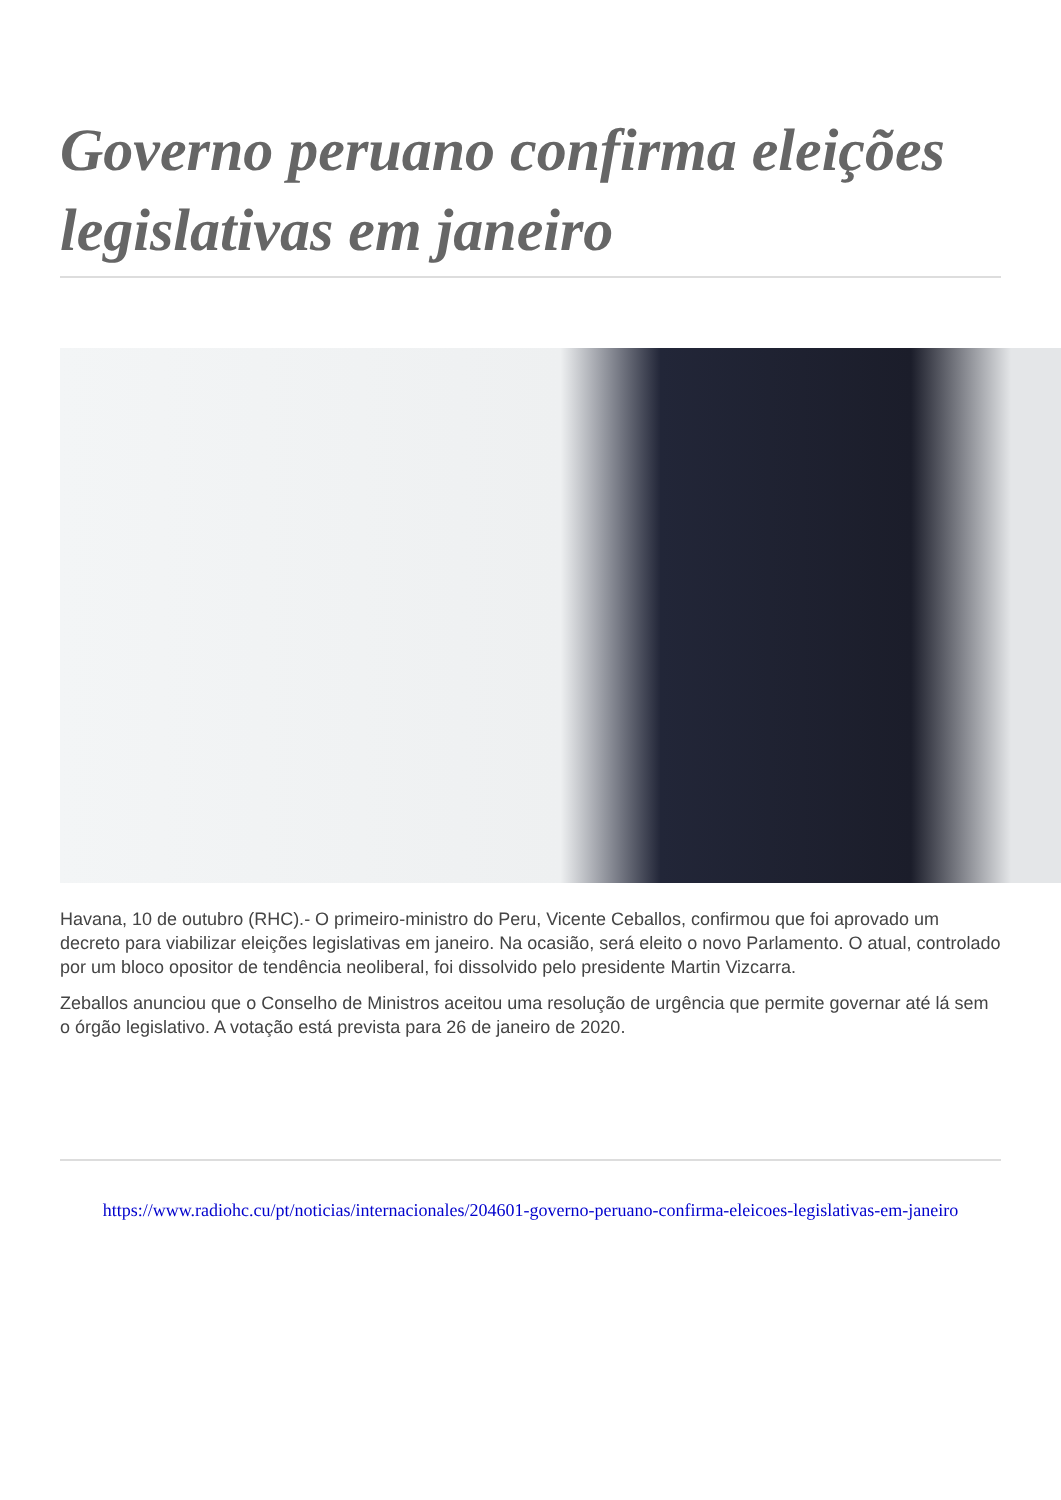Governo peruano confirma eleições legislativas em janeiro
Havana, 10 de outubro (RHC).- O primeiro-ministro do Peru, Vicente Ceballos, confirmou que foi aprovado um decreto para viabilizar eleições legislativas em janeiro. Na ocasião, será eleito o novo Parlamento. O atual, controlado por um bloco opositor de tendência neoliberal, foi dissolvido pelo presidente Martin Vizcarra.
Zeballos anunciou que o Conselho de Ministros aceitou uma resolução de urgência que permite governar até lá sem o órgão legislativo. A votação está prevista para 26 de janeiro de 2020.
https://www.radiohc.cu/pt/noticias/internacionales/204601-governo-peruano-confirma-eleicoes-legislativas-em-janeiro